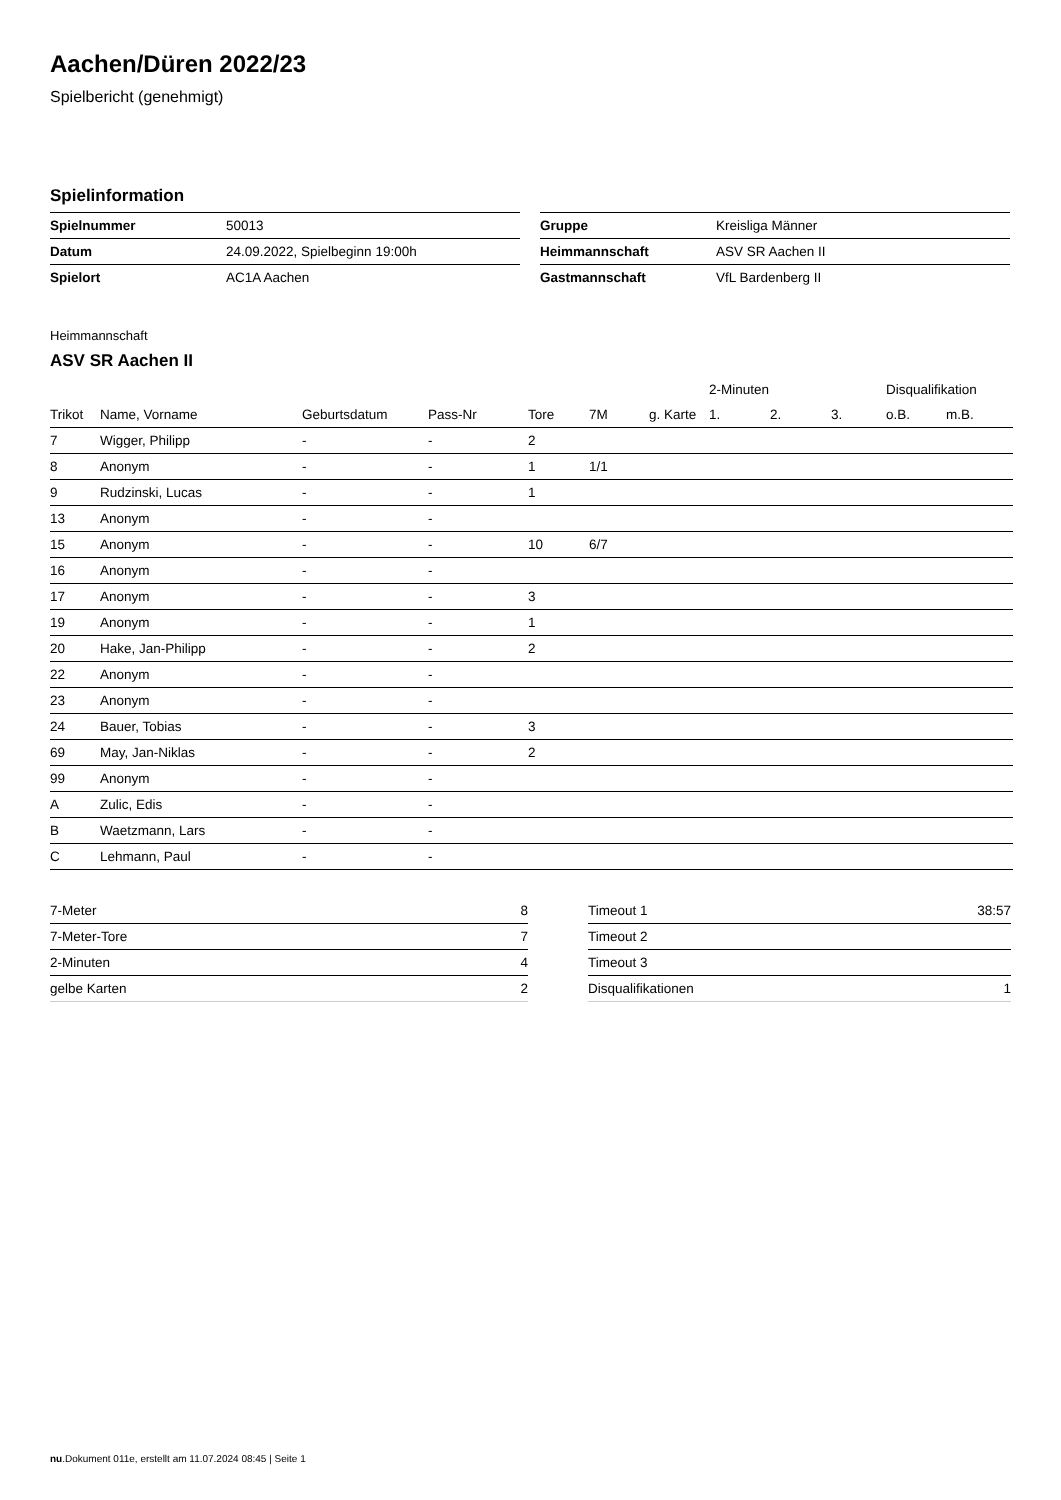Aachen/Düren 2022/23
Spielbericht (genehmigt)
Spielinformation
| Spielnummer | 50013 |
| Datum | 24.09.2022, Spielbeginn 19:00h |
| Spielort | AC1A Aachen |
| Gruppe | Kreisliga Männer |
| Heimmannschaft | ASV SR Aachen II |
| Gastmannschaft | VfL Bardenberg II |
Heimmannschaft
ASV SR Aachen II
| | | | | | | | 2-Minuten | | | Disqualifikation | |
| --- | --- | --- | --- | --- | --- | --- | --- | --- | --- | --- | --- |
| Trikot | Name, Vorname | Geburtsdatum | Pass-Nr | Tore | 7M | g. Karte | 1. | 2. | 3. | o.B. | m.B. |
| 7 | Wigger, Philipp | - | - | 2 | | | | | | | |
| 8 | Anonym | - | - | 1 | 1/1 | | | | | | |
| 9 | Rudzinski, Lucas | - | - | 1 | | | | | | | |
| 13 | Anonym | - | - | | | | | | | | |
| 15 | Anonym | - | - | 10 | 6/7 | | | | | | |
| 16 | Anonym | - | - | | | | | | | | |
| 17 | Anonym | - | - | 3 | | | | | | | |
| 19 | Anonym | - | - | 1 | | | | | | | |
| 20 | Hake, Jan-Philipp | - | - | 2 | | | | | | | |
| 22 | Anonym | - | - | | | | | | | | |
| 23 | Anonym | - | - | | | | | | | | |
| 24 | Bauer, Tobias | - | - | 3 | | | | | | | |
| 69 | May, Jan-Niklas | - | - | 2 | | | | | | | |
| 99 | Anonym | - | - | | | | | | | | |
| A | Zulic, Edis | - | - | | | | | | | | |
| B | Waetzmann, Lars | - | - | | | | | | | | |
| C | Lehmann, Paul | - | - | | | | | | | | |
| 7-Meter | 8 |
| 7-Meter-Tore | 7 |
| 2-Minuten | 4 |
| gelbe Karten | 2 |
| Timeout 1 | 38:57 |
| Timeout 2 | |
| Timeout 3 | |
| Disqualifikationen | 1 |
nu.Dokument 011e, erstellt am 11.07.2024 08:45 | Seite 1